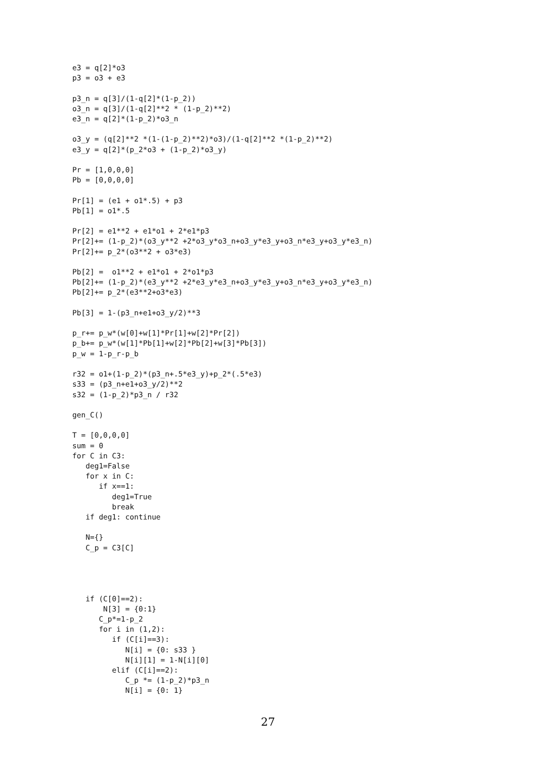e3 = q[2]*o3
p3 = o3 + e3

p3_n = q[3]/(1-q[2]*(1-p_2))
o3_n = q[3]/(1-q[2]**2 * (1-p_2)**2)
e3_n = q[2]*(1-p_2)*o3_n

o3_y = (q[2]**2 *(1-(1-p_2)**2)*o3)/(1-q[2]**2 *(1-p_2)**2)
e3_y = q[2]*(p_2*o3 + (1-p_2)*o3_y)

Pr = [1,0,0,0]
Pb = [0,0,0,0]

Pr[1] = (e1 + o1*.5) + p3
Pb[1] = o1*.5

Pr[2] = e1**2 + e1*o1 + 2*e1*p3
Pr[2]+= (1-p_2)*(o3_y**2 +2*o3_y*o3_n+o3_y*e3_y+o3_n*e3_y+o3_y*e3_n)
Pr[2]+= p_2*(o3**2 + o3*e3)

Pb[2] =  o1**2 + e1*o1 + 2*o1*p3
Pb[2]+= (1-p_2)*(e3_y**2 +2*e3_y*e3_n+o3_y*e3_y+o3_n*e3_y+o3_y*e3_n)
Pb[2]+= p_2*(e3**2+o3*e3)

Pb[3] = 1-(p3_n+e1+o3_y/2)**3

p_r+= p_w*(w[0]+w[1]*Pr[1]+w[2]*Pr[2])
p_b+= p_w*(w[1]*Pb[1]+w[2]*Pb[2]+w[3]*Pb[3])
p_w = 1-p_r-p_b

r32 = o1+(1-p_2)*(p3_n+.5*e3_y)+p_2*(.5*e3)
s33 = (p3_n+e1+o3_y/2)**2
s32 = (1-p_2)*p3_n / r32

gen_C()

T = [0,0,0,0]
sum = 0
for C in C3:
   deg1=False
   for x in C:
      if x==1:
         deg1=True
         break
   if deg1: continue

   N={}
   C_p = C3[C]




   if (C[0]==2):
       N[3] = {0:1}
      C_p*=1-p_2
      for i in (1,2):
         if (C[i]==3):
            N[i] = {0: s33 }
            N[i][1] = 1-N[i][0]
         elif (C[i]==2):
            C_p *= (1-p_2)*p3_n
            N[i] = {0: 1}
27